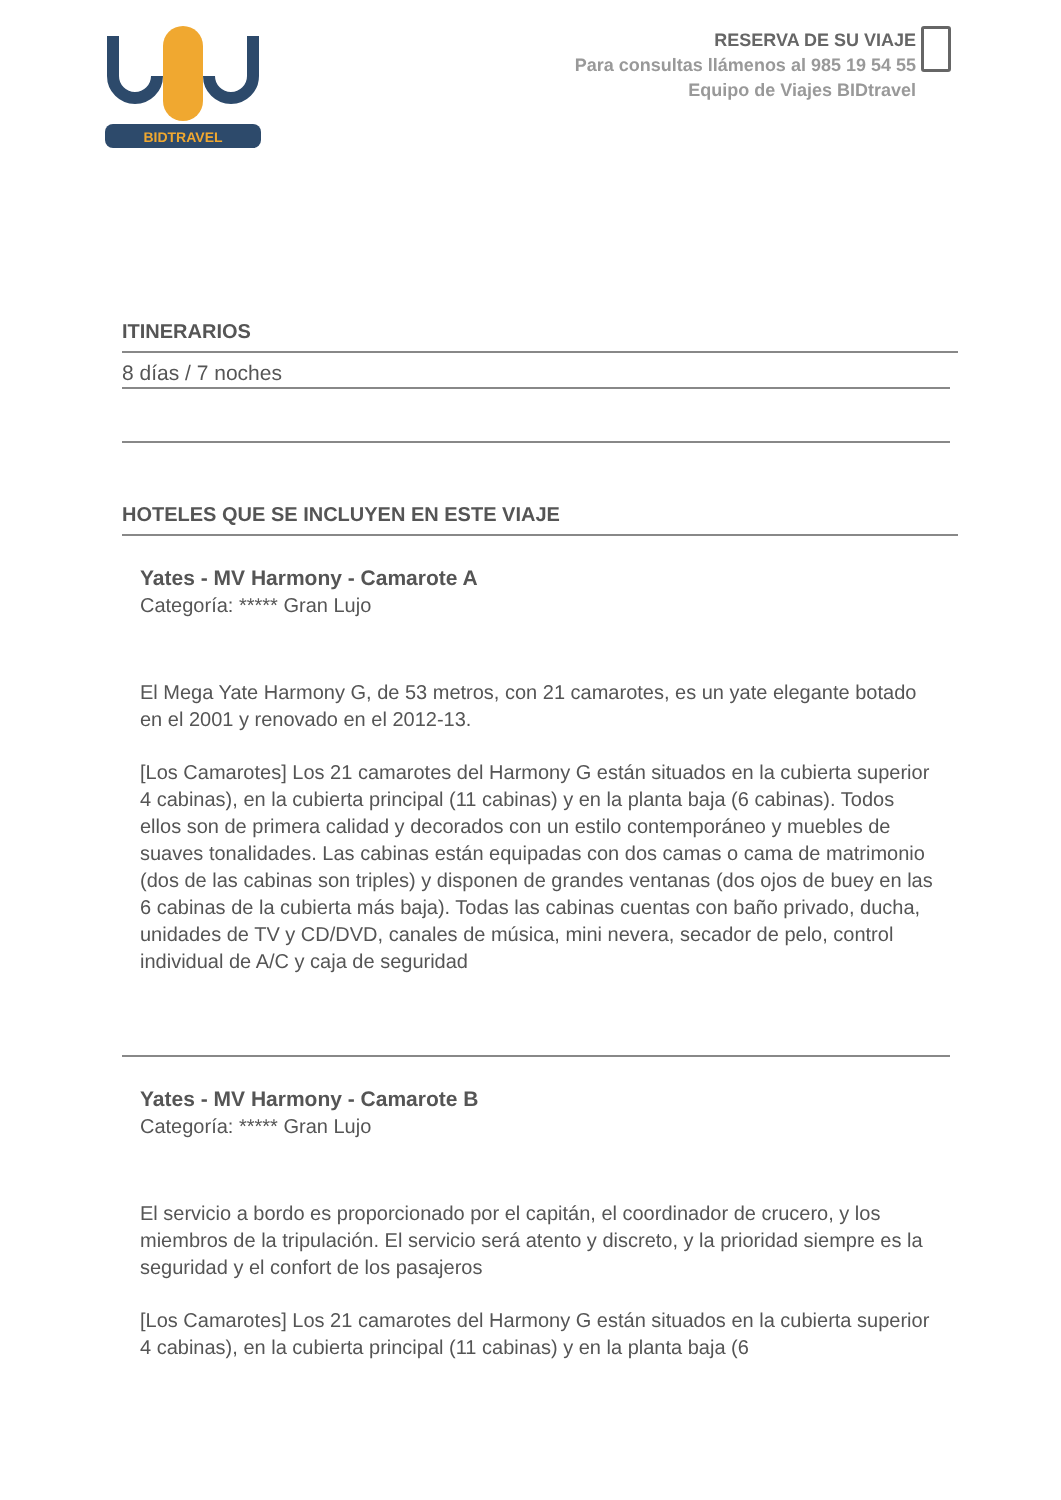BIDTRAVEL
RESERVA DE SU VIAJE
Para consultas llámenos al 985 19 54 55
Equipo de Viajes BIDtravel
ITINERARIOS
8 días / 7 noches
HOTELES QUE SE INCLUYEN EN ESTE VIAJE
Yates - MV Harmony - Camarote A
Categoría: ***** Gran Lujo
El Mega Yate Harmony G, de 53 metros, con 21 camarotes, es un yate elegante botado en el 2001 y renovado en el 2012-13.
[Los Camarotes] Los 21 camarotes del Harmony G están situados en la cubierta superior 4 cabinas), en la cubierta principal (11 cabinas) y en la planta baja (6 cabinas). Todos ellos son de primera calidad y decorados con un estilo contemporáneo y muebles de suaves tonalidades. Las cabinas están equipadas con dos camas o cama de matrimonio (dos de las cabinas son triples) y disponen de grandes ventanas (dos ojos de buey en las 6 cabinas de la cubierta más baja). Todas las cabinas cuentas con baño privado, ducha, unidades de TV y CD/DVD, canales de música, mini nevera, secador de pelo, control individual de A/C y caja de seguridad
Yates - MV Harmony - Camarote B
Categoría: ***** Gran Lujo
El servicio a bordo es proporcionado por el capitán, el coordinador de crucero, y los miembros de la tripulación. El servicio será atento y discreto, y la prioridad siempre es la seguridad y el confort de los pasajeros
[Los Camarotes] Los 21 camarotes del Harmony G están situados en la cubierta superior 4 cabinas), en la cubierta principal (11 cabinas) y en la planta baja (6